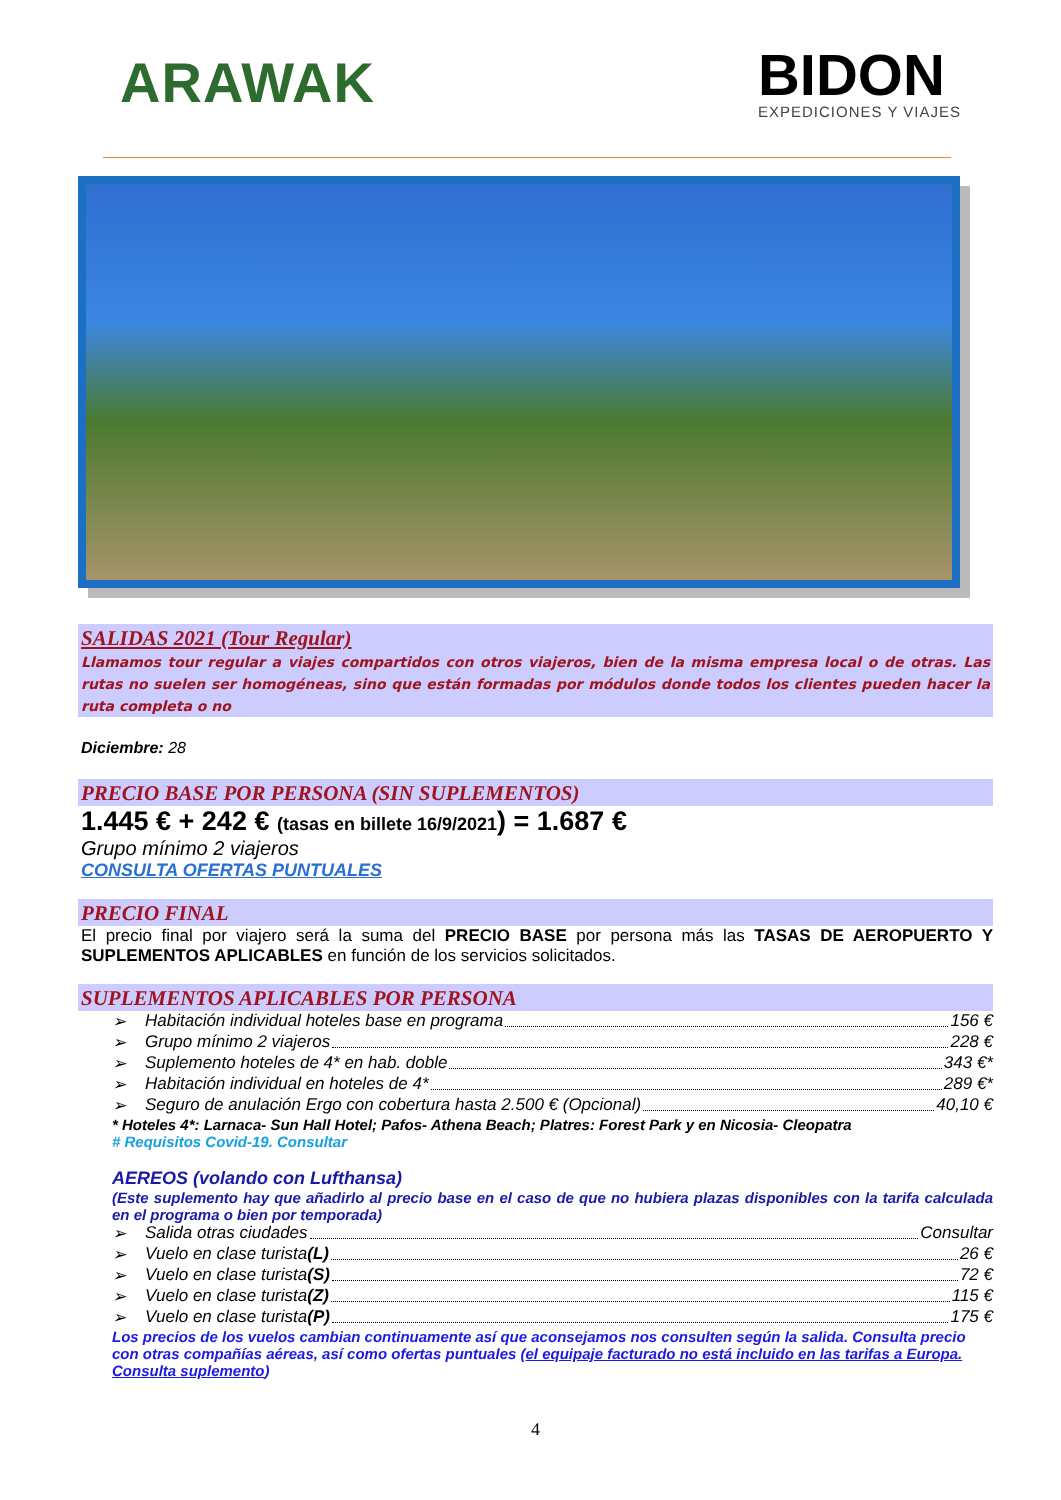ARAWAK
BIDON
EXPEDICIONES Y VIAJES
SALIDAS 2021 (Tour Regular)
Llamamos tour regular a viajes compartidos con otros viajeros, bien de la misma empresa local o de otras. Las rutas no suelen ser homogéneas, sino que están formadas por módulos donde todos los clientes pueden hacer la ruta completa o no
Diciembre: 28
PRECIO BASE POR PERSONA (SIN SUPLEMENTOS)
1.445 € + 242 € (tasas en billete 16/9/2021) = 1.687 €
Grupo mínimo 2 viajeros
CONSULTA OFERTAS PUNTUALES
PRECIO FINAL
El precio final por viajero será la suma del PRECIO BASE por persona más las TASAS DE AEROPUERTO Y SUPLEMENTOS APLICABLES en función de los servicios solicitados.
SUPLEMENTOS APLICABLES POR PERSONA
➢ Habitación individual hoteles base en programa 156 €
➢ Grupo mínimo 2 viajeros 228 €
➢ Suplemento hoteles de 4* en hab. doble 343 €*
➢ Habitación individual en hoteles de 4* 289 €*
➢ Seguro de anulación Ergo con cobertura hasta 2.500 € (Opcional) 40,10 €
* Hoteles 4*: Larnaca- Sun Hall Hotel; Pafos- Athena Beach; Platres: Forest Park y en Nicosia- Cleopatra
# Requisitos Covid-19. Consultar
AEREOS (volando con Lufthansa)
(Este suplemento hay que añadirlo al precio base en el caso de que no hubiera plazas disponibles con la tarifa calculada en el programa o bien por temporada)
➢ Salida otras ciudades Consultar
➢ Vuelo en clase turista (L) 26 €
➢ Vuelo en clase turista (S) 72 €
➢ Vuelo en clase turista (Z) 115 €
➢ Vuelo en clase turista (P) 175 €
Los precios de los vuelos cambian continuamente así que aconsejamos nos consulten según la salida. Consulta precio con otras compañías aéreas, así como ofertas puntuales (el equipaje facturado no está incluido en las tarifas a Europa. Consulta suplemento)
4